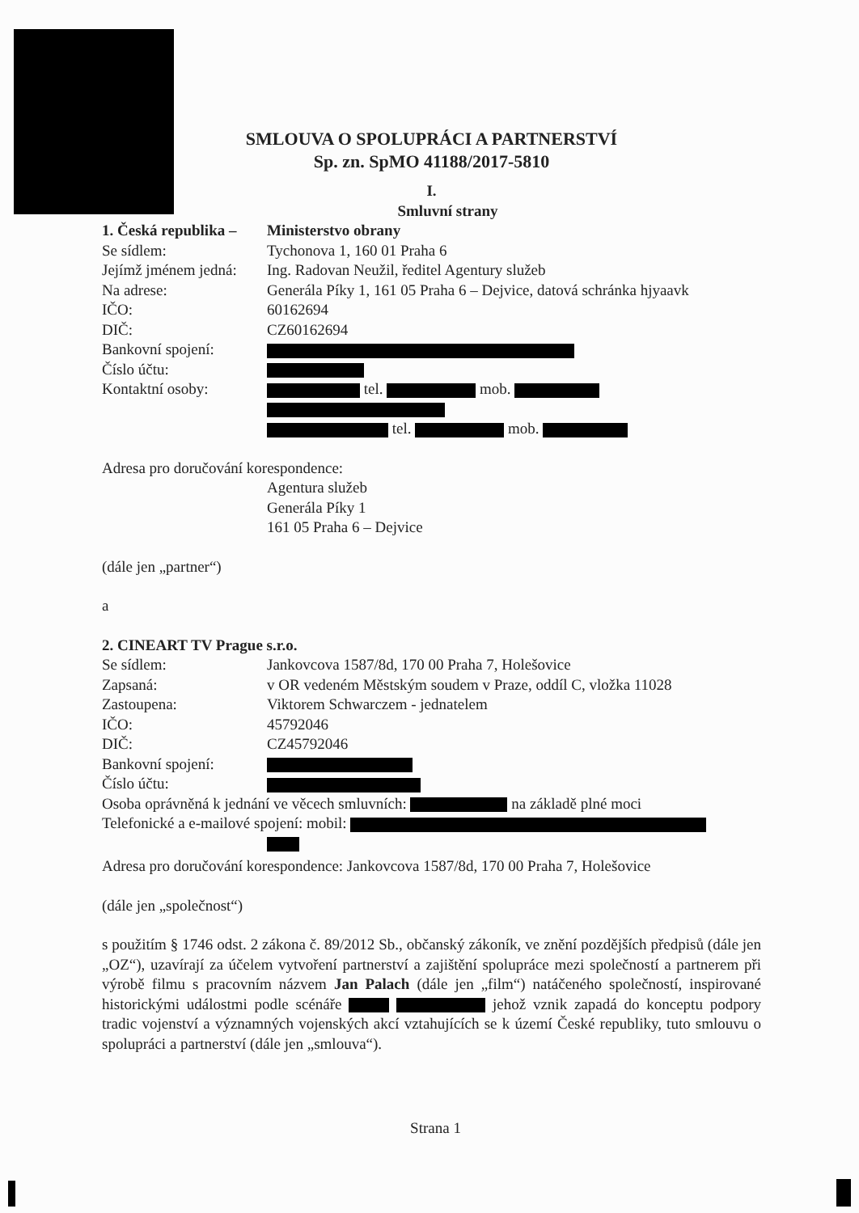SMLOUVA O SPOLUPRÁCI A PARTNERSTVÍ
Sp. zn. SpMO 41188/2017-5810
I.
Smluvní strany
1. Česká republika – Ministerstvo obrany
Se sídlem: Tychonova 1, 160 01 Praha 6
Jejímž jménem jedná: Ing. Radovan Neužil, ředitel Agentury služeb
Na adrese: Generála Píky 1, 161 05 Praha 6 – Dejvice, datová schránka hjyaavk
IČO: 60162694
DIČ: CZ60162694
Bankovní spojení:
Číslo účtu:
Kontaktní osoby: tel. mob.
tel. mob.
Adresa pro doručování korespondence:
Agentura služeb
Generála Píky 1
161 05 Praha 6 – Dejvice
(dále jen „partner“)
a
2. CINEART TV Prague s.r.o.
Se sídlem: Jankovcova 1587/8d, 170 00 Praha 7, Holešovice
Zapsaná: v OR vedeném Městským soudem v Praze, oddíl C, vložka 11028
Zastoupena: Viktorem Schwarczem - jednatelem
IČO: 45792046
DIČ: CZ45792046
Bankovní spojení:
Číslo účtu:
Osoba oprávněná k jednání ve věcech smluvních: na základě plné moci
Telefonické a e-mailové spojení: mobil:
Adresa pro doručování korespondence: Jankovcova 1587/8d, 170 00 Praha 7, Holešovice
(dále jen „společnost“)
s použitím § 1746 odst. 2 zákona č. 89/2012 Sb., občanský zákoník, ve znění pozdějších předpisů (dále jen „OZ“), uzavírají za účelem vytvoření partnerství a zajištění spolupráce mezi společností a partnerem při výrobě filmu s pracovním názvem Jan Palach (dále jen „film“) natáčeného společností, inspirované historickými událostmi podle scénáře jehož vznik zapadá do konceptu podpory tradic vojenství a významných vojenských akcí vztahujících se k území České republiky, tuto smlouvu o spolupráci a partnerství (dále jen „smlouva“).
Strana 1